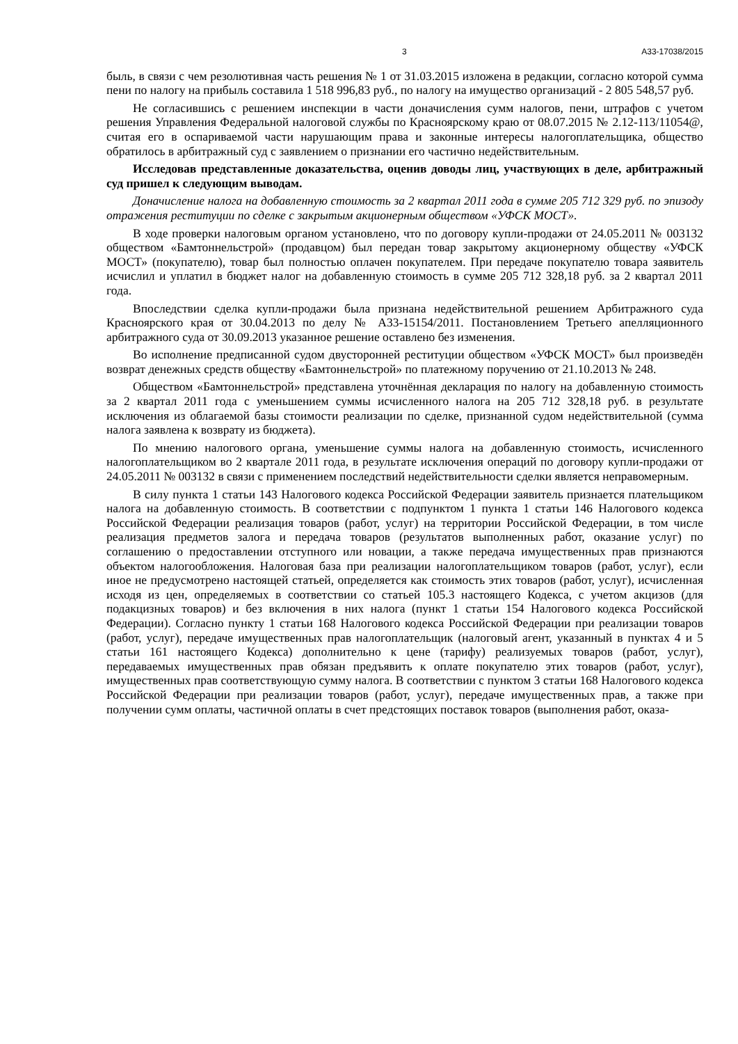3 А33-17038/2015
быль, в связи с чем резолютивная часть решения № 1 от 31.03.2015 изложена в редакции, согласно которой сумма пени по налогу на прибыль составила 1 518 996,83 руб., по налогу на имущество организаций - 2 805 548,57 руб.
Не согласившись с решением инспекции в части доначисления сумм налогов, пени, штрафов с учетом решения Управления Федеральной налоговой службы по Красноярскому краю от 08.07.2015 № 2.12-113/11054@, считая его в оспариваемой части нарушающим права и законные интересы налогоплательщика, общество обратилось в арбитражный суд с заявлением о признании его частично недействительным.
Исследовав представленные доказательства, оценив доводы лиц, участвующих в деле, арбитражный суд пришел к следующим выводам.
Доначисление налога на добавленную стоимость за 2 квартал 2011 года в сумме 205 712 329 руб. по эпизоду отражения реституции по сделке с закрытым акционерным обществом «УФСК МОСТ».
В ходе проверки налоговым органом установлено, что по договору купли-продажи от 24.05.2011 № 003132 обществом «Бамтоннельстрой» (продавцом) был передан товар закрытому акционерному обществу «УФСК МОСТ» (покупателю), товар был полностью оплачен покупателем. При передаче покупателю товара заявитель исчислил и уплатил в бюджет налог на добавленную стоимость в сумме 205 712 328,18 руб. за 2 квартал 2011 года.
Впоследствии сделка купли-продажи была признана недействительной решением Арбитражного суда Красноярского края от 30.04.2013 по делу № А33-15154/2011. Постановлением Третьего апелляционного арбитражного суда от 30.09.2013 указанное решение оставлено без изменения.
Во исполнение предписанной судом двусторонней реституции обществом «УФСК МОСТ» был произведён возврат денежных средств обществу «Бамтоннельстрой» по платежному поручению от 21.10.2013 № 248.
Обществом «Бамтоннельстрой» представлена уточнённая декларация по налогу на добавленную стоимость за 2 квартал 2011 года с уменьшением суммы исчисленного налога на 205 712 328,18 руб. в результате исключения из облагаемой базы стоимости реализации по сделке, признанной судом недействительной (сумма налога заявлена к возврату из бюджета).
По мнению налогового органа, уменьшение суммы налога на добавленную стоимость, исчисленного налогоплательщиком во 2 квартале 2011 года, в результате исключения операций по договору купли-продажи от 24.05.2011 № 003132 в связи с применением последствий недействительности сделки является неправомерным.
В силу пункта 1 статьи 143 Налогового кодекса Российской Федерации заявитель признается плательщиком налога на добавленную стоимость. В соответствии с подпунктом 1 пункта 1 статьи 146 Налогового кодекса Российской Федерации реализация товаров (работ, услуг) на территории Российской Федерации, в том числе реализация предметов залога и передача товаров (результатов выполненных работ, оказание услуг) по соглашению о предоставлении отступного или новации, а также передача имущественных прав признаются объектом налогообложения. Налоговая база при реализации налогоплательщиком товаров (работ, услуг), если иное не предусмотрено настоящей статьей, определяется как стоимость этих товаров (работ, услуг), исчисленная исходя из цен, определяемых в соответствии со статьей 105.3 настоящего Кодекса, с учетом акцизов (для подакцизных товаров) и без включения в них налога (пункт 1 статьи 154 Налогового кодекса Российской Федерации). Согласно пункту 1 статьи 168 Налогового кодекса Российской Федерации при реализации товаров (работ, услуг), передаче имущественных прав налогоплательщик (налоговый агент, указанный в пунктах 4 и 5 статьи 161 настоящего Кодекса) дополнительно к цене (тарифу) реализуемых товаров (работ, услуг), передаваемых имущественных прав обязан предъявить к оплате покупателю этих товаров (работ, услуг), имущественных прав соответствующую сумму налога. В соответствии с пунктом 3 статьи 168 Налогового кодекса Российской Федерации при реализации товаров (работ, услуг), передаче имущественных прав, а также при получении сумм оплаты, частичной оплаты в счет предстоящих поставок товаров (выполнения работ, оказа-